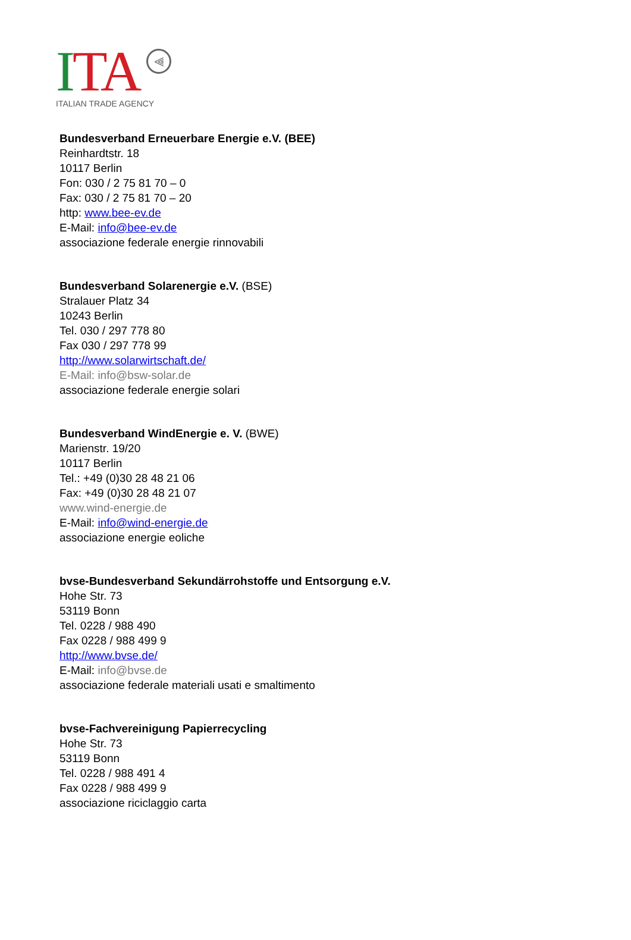ITA
⫷
ITALIAN TRADE AGENCY
Bundesverband Erneuerbare Energie e.V. (BEE)
Reinhardtstr. 18
10117 Berlin
Fon: 030 / 2 75 81 70 – 0
Fax: 030 / 2 75 81 70 – 20
http: www.bee-ev.de
E-Mail: info@bee-ev.de
associazione federale energie rinnovabili
Bundesverband Solarenergie e.V. (BSE)
Stralauer Platz 34
10243 Berlin
Tel. 030 / 297 778 80
Fax 030 / 297 778 99
http://www.solarwirtschaft.de/
E-Mail: info@bsw-solar.de
associazione federale energie solari
Bundesverband WindEnergie e. V. (BWE)
Marienstr. 19/20
10117 Berlin
Tel.: +49 (0)30 28 48 21 06
Fax: +49 (0)30 28 48 21 07
www.wind-energie.de
E-Mail: info@wind-energie.de
associazione energie eoliche
bvse-Bundesverband Sekundärrohstoffe und Entsorgung e.V.
Hohe Str. 73
53119 Bonn
Tel. 0228 / 988 490
Fax 0228 / 988 499 9
http://www.bvse.de/
E-Mail: info@bvse.de
associazione federale materiali usati e smaltimento
bvse-Fachvereinigung Papierrecycling
Hohe Str. 73
53119 Bonn
Tel. 0228 / 988 491 4
Fax 0228 / 988 499 9
associazione riciclaggio carta